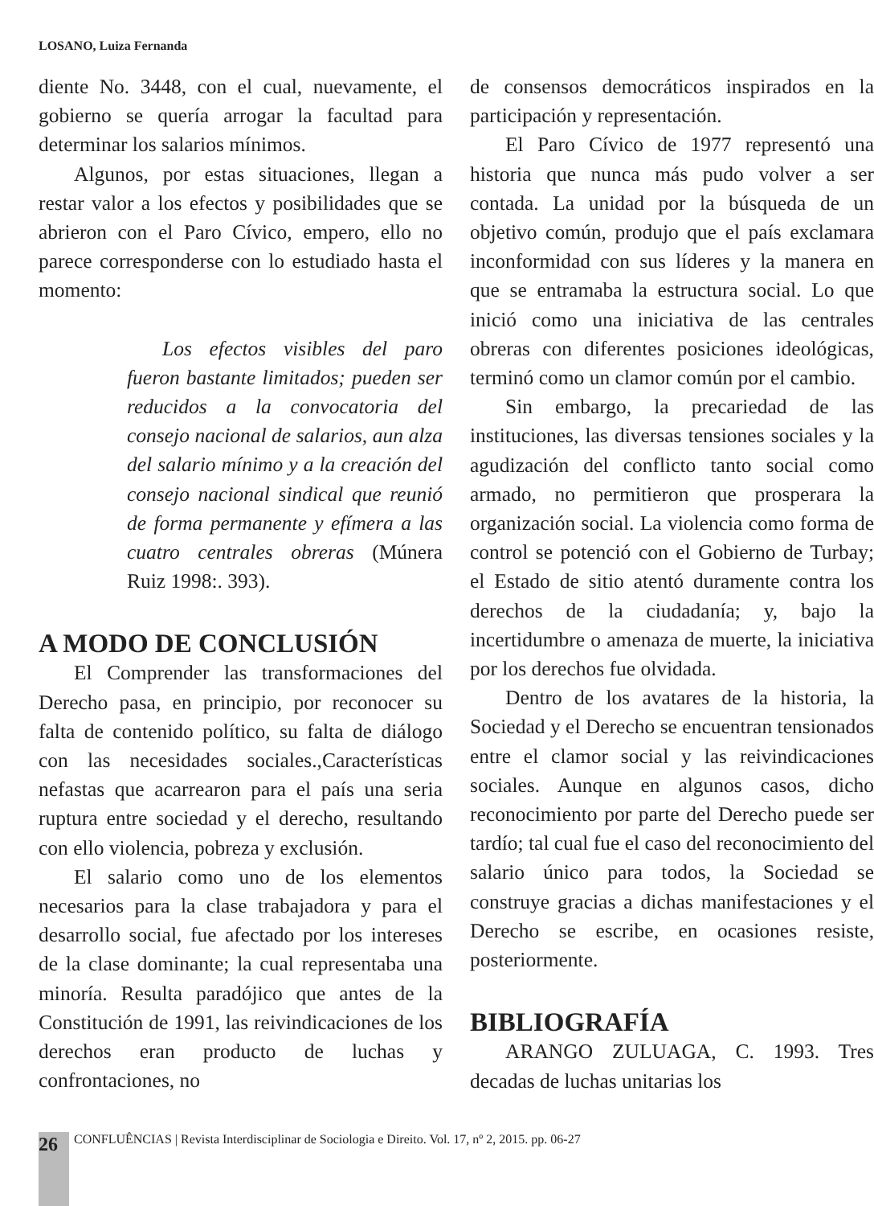LOSANO, Luiza Fernanda
diente No. 3448, con el cual, nuevamente, el gobierno se quería arrogar la facultad para determinar los salarios mínimos.
Algunos, por estas situaciones, llegan a restar valor a los efectos y posibilidades que se abrieron con el Paro Cívico, empero, ello no parece corresponderse con lo estudiado hasta el momento:
Los efectos visibles del paro fueron bastante limitados; pueden ser reducidos a la convocatoria del consejo nacional de salarios, aun alza del salario mínimo y a la creación del consejo nacional sindical que reunió de forma permanente y efímera a las cuatro centrales obreras (Múnera Ruiz 1998:. 393).
A MODO DE CONCLUSIÓN
El Comprender las transformaciones del Derecho pasa, en principio, por reconocer su falta de contenido político, su falta de diálogo con las necesidades sociales.,Características nefastas que acarrearon para el país una seria ruptura entre sociedad y el derecho, resultando con ello violencia, pobreza y exclusión.
El salario como uno de los elementos necesarios para la clase trabajadora y para el desarrollo social, fue afectado por los intereses de la clase dominante; la cual representaba una minoría. Resulta paradójico que antes de la Constitución de 1991, las reivindicaciones de los derechos eran producto de luchas y confrontaciones, no
de consensos democráticos inspirados en la participación y representación.
El Paro Cívico de 1977 representó una historia que nunca más pudo volver a ser contada. La unidad por la búsqueda de un objetivo común, produjo que el país exclamara inconformidad con sus líderes y la manera en que se entramaba la estructura social. Lo que inició como una iniciativa de las centrales obreras con diferentes posiciones ideológicas, terminó como un clamor común por el cambio.
Sin embargo, la precariedad de las instituciones, las diversas tensiones sociales y la agudización del conflicto tanto social como armado, no permitieron que prosperara la organización social. La violencia como forma de control se potenció con el Gobierno de Turbay; el Estado de sitio atentó duramente contra los derechos de la ciudadanía; y, bajo la incertidumbre o amenaza de muerte, la iniciativa por los derechos fue olvidada.
Dentro de los avatares de la historia, la Sociedad y el Derecho se encuentran tensionados entre el clamor social y las reivindicaciones sociales. Aunque en algunos casos, dicho reconocimiento por parte del Derecho puede ser tardío; tal cual fue el caso del reconocimiento del salario único para todos, la Sociedad se construye gracias a dichas manifestaciones y el Derecho se escribe, en ocasiones resiste, posteriormente.
BIBLIOGRAFÍA
ARANGO ZULUAGA, C. 1993. Tres decadas de luchas unitarias los
26
CONFLUÊNCIAS | Revista Interdisciplinar de Sociologia e Direito. Vol. 17, nº 2, 2015. pp. 06-27